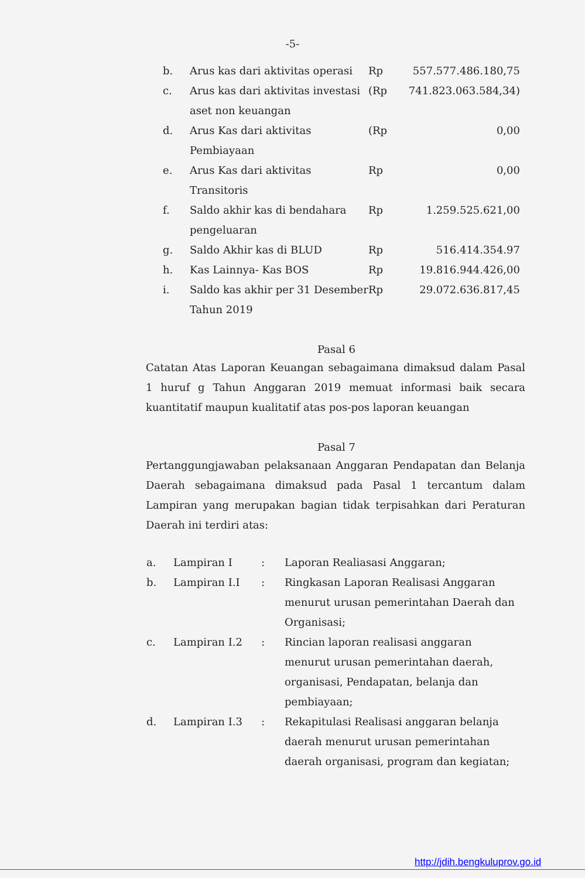-5-
| b. | Arus kas dari aktivitas operasi | Rp | 557.577.486.180,75 |
| c. | Arus kas dari aktivitas investasi aset non keuangan | (Rp | 741.823.063.584,34) |
| d. | Arus Kas dari aktivitas Pembiayaan | (Rp | 0,00 |
| e. | Arus Kas dari aktivitas Transitoris | Rp | 0,00 |
| f. | Saldo akhir kas di bendahara pengeluaran | Rp | 1.259.525.621,00 |
| g. | Saldo Akhir kas di BLUD | Rp | 516.414.354.97 |
| h. | Kas Lainnya- Kas BOS | Rp | 19.816.944.426,00 |
| i. | Saldo kas akhir per 31 Desember Tahun 2019 | Rp | 29.072.636.817,45 |
Pasal 6
Catatan Atas Laporan Keuangan sebagaimana dimaksud dalam Pasal 1 huruf g Tahun Anggaran 2019 memuat informasi baik secara kuantitatif maupun kualitatif atas pos-pos laporan keuangan
Pasal 7
Pertanggungjawaban pelaksanaan Anggaran Pendapatan dan Belanja Daerah sebagaimana dimaksud pada Pasal 1 tercantum dalam Lampiran yang merupakan bagian tidak terpisahkan dari Peraturan Daerah ini terdiri atas:
| a. | Lampiran I | : | Laporan Realiasasi Anggaran; |
| b. | Lampiran I.I | : | Ringkasan Laporan Realisasi Anggaran menurut urusan pemerintahan Daerah dan Organisasi; |
| c. | Lampiran I.2 | : | Rincian laporan realisasi anggaran menurut urusan pemerintahan daerah, organisasi, Pendapatan, belanja dan pembiayaan; |
| d. | Lampiran I.3 | : | Rekapitulasi Realisasi anggaran belanja daerah menurut urusan pemerintahan daerah organisasi, program dan kegiatan; |
http://jdih.bengkuluprov.go.id